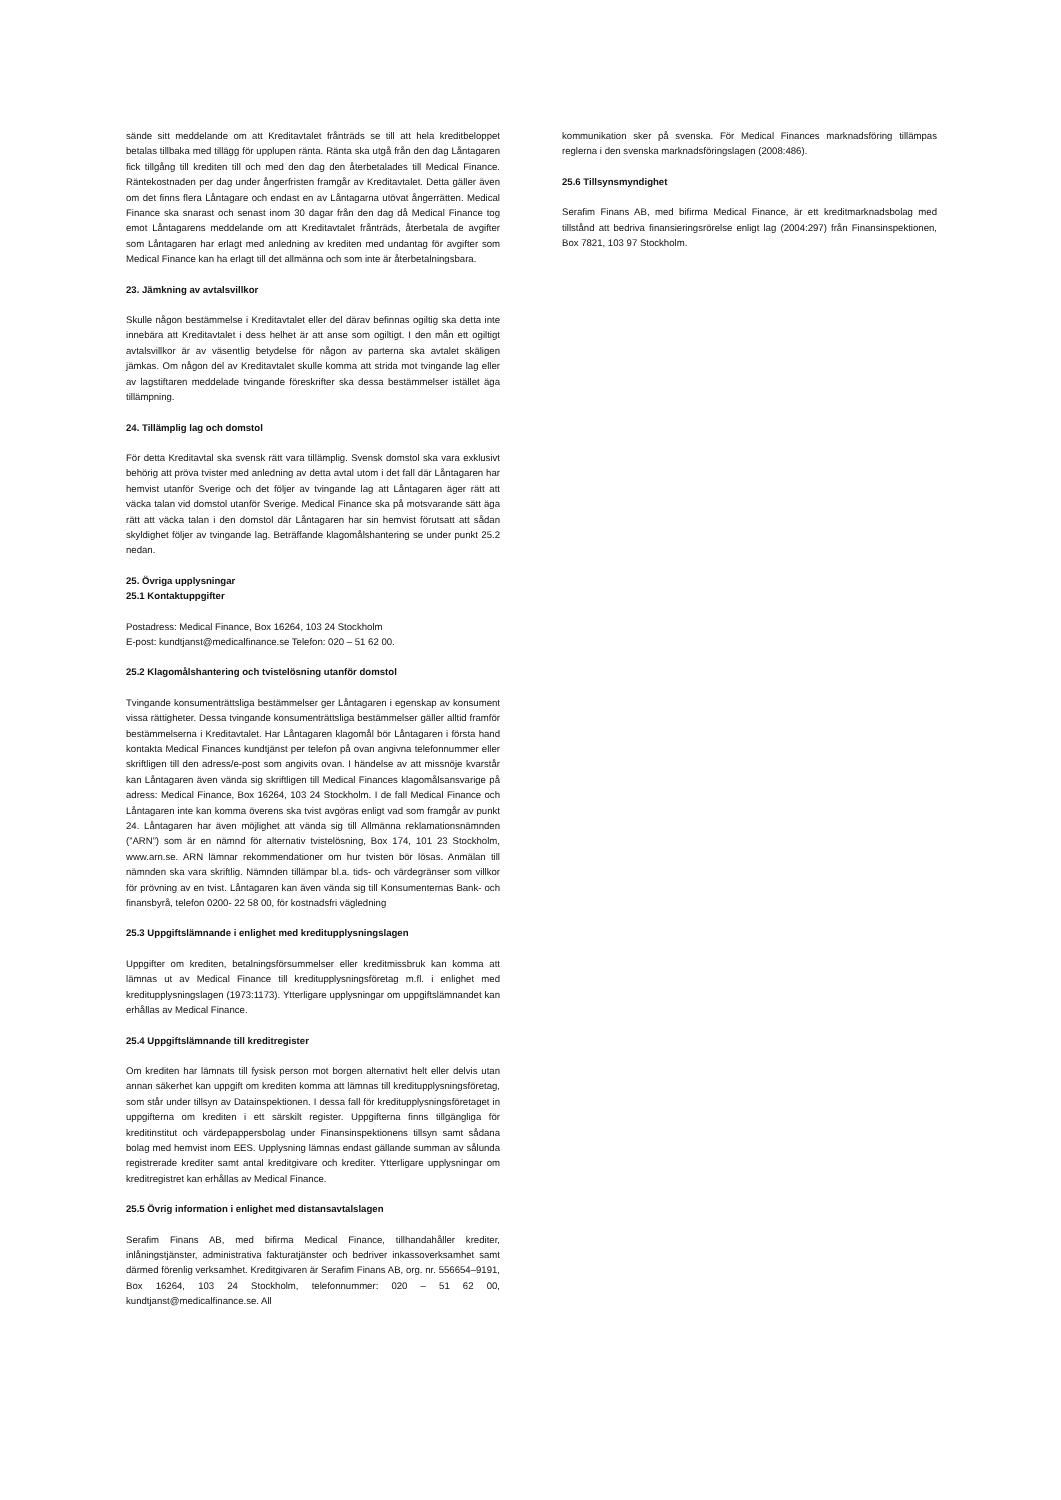sände sitt meddelande om att Kreditavtalet frånträds se till att hela kreditbeloppet betalas tillbaka med tillägg för upplupen ränta. Ränta ska utgå från den dag Låntagaren fick tillgång till krediten till och med den dag den återbetalades till Medical Finance. Räntekostnaden per dag under ångerfristen framgår av Kreditavtalet. Detta gäller även om det finns flera Låntagare och endast en av Låntagarna utövat ångerrätten. Medical Finance ska snarast och senast inom 30 dagar från den dag då Medical Finance tog emot Låntagarens meddelande om att Kreditavtalet frånträds, återbetala de avgifter som Låntagaren har erlagt med anledning av krediten med undantag för avgifter som Medical Finance kan ha erlagt till det allmänna och som inte är återbetalningsbara.
23. Jämkning av avtalsvillkor
Skulle någon bestämmelse i Kreditavtalet eller del därav befinnas ogiltig ska detta inte innebära att Kreditavtalet i dess helhet är att anse som ogiltigt. I den mån ett ogiltigt avtalsvillkor är av väsentlig betydelse för någon av parterna ska avtalet skäligen jämkas. Om någon del av Kreditavtalet skulle komma att strida mot tvingande lag eller av lagstiftaren meddelade tvingande föreskrifter ska dessa bestämmelser istället äga tillämpning.
24. Tillämplig lag och domstol
För detta Kreditavtal ska svensk rätt vara tillämplig. Svensk domstol ska vara exklusivt behörig att pröva tvister med anledning av detta avtal utom i det fall där Låntagaren har hemvist utanför Sverige och det följer av tvingande lag att Låntagaren äger rätt att väcka talan vid domstol utanför Sverige. Medical Finance ska på motsvarande sätt äga rätt att väcka talan i den domstol där Låntagaren har sin hemvist förutsatt att sådan skyldighet följer av tvingande lag. Beträffande klagomålshantering se under punkt 25.2 nedan.
25. Övriga upplysningar
25.1 Kontaktuppgifter
Postadress: Medical Finance, Box 16264, 103 24 Stockholm
E-post: kundtjanst@medicalfinance.se Telefon: 020 – 51 62 00.
25.2 Klagomålshantering och tvistelösning utanför domstol
Tvingande konsumenträttsliga bestämmelser ger Låntagaren i egenskap av konsument vissa rättigheter. Dessa tvingande konsumenträttsliga bestämmelser gäller alltid framför bestämmelserna i Kreditavtalet. Har Låntagaren klagomål bör Låntagaren i första hand kontakta Medical Finances kundtjänst per telefon på ovan angivna telefonnummer eller skriftligen till den adress/e-post som angivits ovan. I händelse av att missnöje kvarstår kan Låntagaren även vända sig skriftligen till Medical Finances klagomålsansvarige på adress: Medical Finance, Box 16264, 103 24 Stockholm. I de fall Medical Finance och Låntagaren inte kan komma överens ska tvist avgöras enligt vad som framgår av punkt 24. Låntagaren har även möjlighet att vända sig till Allmänna reklamationsnämnden (”ARN”) som är en nämnd för alternativ tvistelösning, Box 174, 101 23 Stockholm, www.arn.se. ARN lämnar rekommendationer om hur tvisten bör lösas. Anmälan till nämnden ska vara skriftlig. Nämnden tillämpar bl.a. tids- och värdegränser som villkor för prövning av en tvist. Låntagaren kan även vända sig till Konsumenternas Bank- och finansbyrå, telefon 0200- 22 58 00, för kostnadsfri vägledning
25.3 Uppgiftslämnande i enlighet med kreditupplysningslagen
Uppgifter om krediten, betalningsförsummelser eller kreditmissbruk kan komma att lämnas ut av Medical Finance till kreditupplysningsföretag m.fl. i enlighet med kreditupplysningslagen (1973:1173). Ytterligare upplysningar om uppgiftslämnandet kan erhållas av Medical Finance.
25.4 Uppgiftslämnande till kreditregister
Om krediten har lämnats till fysisk person mot borgen alternativt helt eller delvis utan annan säkerhet kan uppgift om krediten komma att lämnas till kreditupplysningsföretag, som står under tillsyn av Datainspektionen. I dessa fall för kreditupplysningsföretaget in uppgifterna om krediten i ett särskilt register. Uppgifterna finns tillgängliga för kreditinstitut och värdepappersbolag under Finansinspektionens tillsyn samt sådana bolag med hemvist inom EES. Upplysning lämnas endast gällande summan av sålunda registrerade krediter samt antal kreditgivare och krediter. Ytterligare upplysningar om kreditregistret kan erhållas av Medical Finance.
25.5 Övrig information i enlighet med distansavtalslagen
Serafim Finans AB, med bifirma Medical Finance, tillhandahåller krediter, inlåningstjänster, administrativa fakturatjänster och bedriver inkassoverksamhet samt därmed förenlig verksamhet. Kreditgivaren är Serafim Finans AB, org. nr. 556654–9191, Box 16264, 103 24 Stockholm, telefonnummer: 020 – 51 62 00, kundtjanst@medicalfinance.se. All
kommunikation sker på svenska. För Medical Finances marknadsföring tillämpas reglerna i den svenska marknadsföringslagen (2008:486).
25.6 Tillsynsmyndighet
Serafim Finans AB, med bifirma Medical Finance, är ett kreditmarknadsbolag med tillstånd att bedriva finansieringsrörelse enligt lag (2004:297) från Finansinspektionen, Box 7821, 103 97 Stockholm.